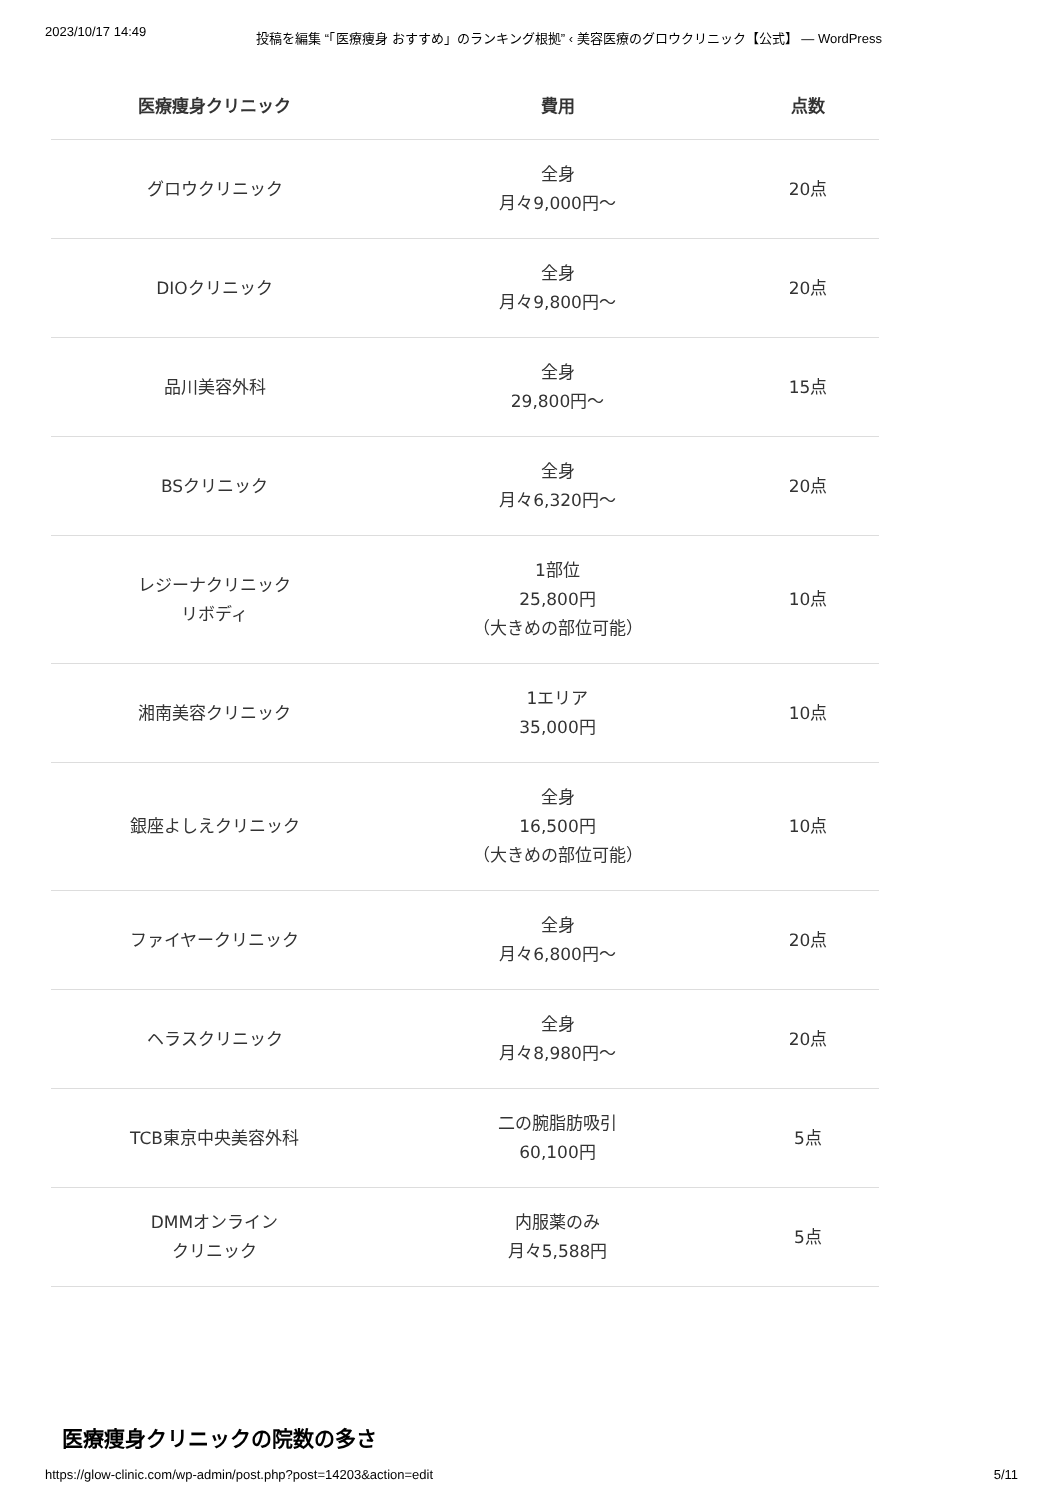2023/10/17 14:49 投稿を編集 “「医療痩身 おすすめ」のランキング根拠” ‹ 美容医療のグロウクリニック【公式】 — WordPress
| 医療痩身クリニック | 費用 | 点数 |
| --- | --- | --- |
| グロウクリニック | 全身 月々9,000円〜 | 20点 |
| DIOクリニック | 全身 月々9,800円〜 | 20点 |
| 品川美容外科 | 全身 29,800円〜 | 15点 |
| BSクリニック | 全身 月々6,320円〜 | 20点 |
| レジーナクリニック リボディ | 1部位 25,800円 （大きめの部位可能） | 10点 |
| 湘南美容クリニック | 1エリア 35,000円 | 10点 |
| 銀座よしえクリニック | 全身 16,500円 （大きめの部位可能） | 10点 |
| ファイヤークリニック | 全身 月々6,800円〜 | 20点 |
| ヘラスクリニック | 全身 月々8,980円〜 | 20点 |
| TCB東京中央美容外科 | 二の腕脂肪吸引 60,100円 | 5点 |
| DMMオンライン クリニック | 内服薬のみ 月々5,588円 | 5点 |
医療痩身クリニックの院数の多さ
https://glow-clinic.com/wp-admin/post.php?post=14203&action=edit 5/11